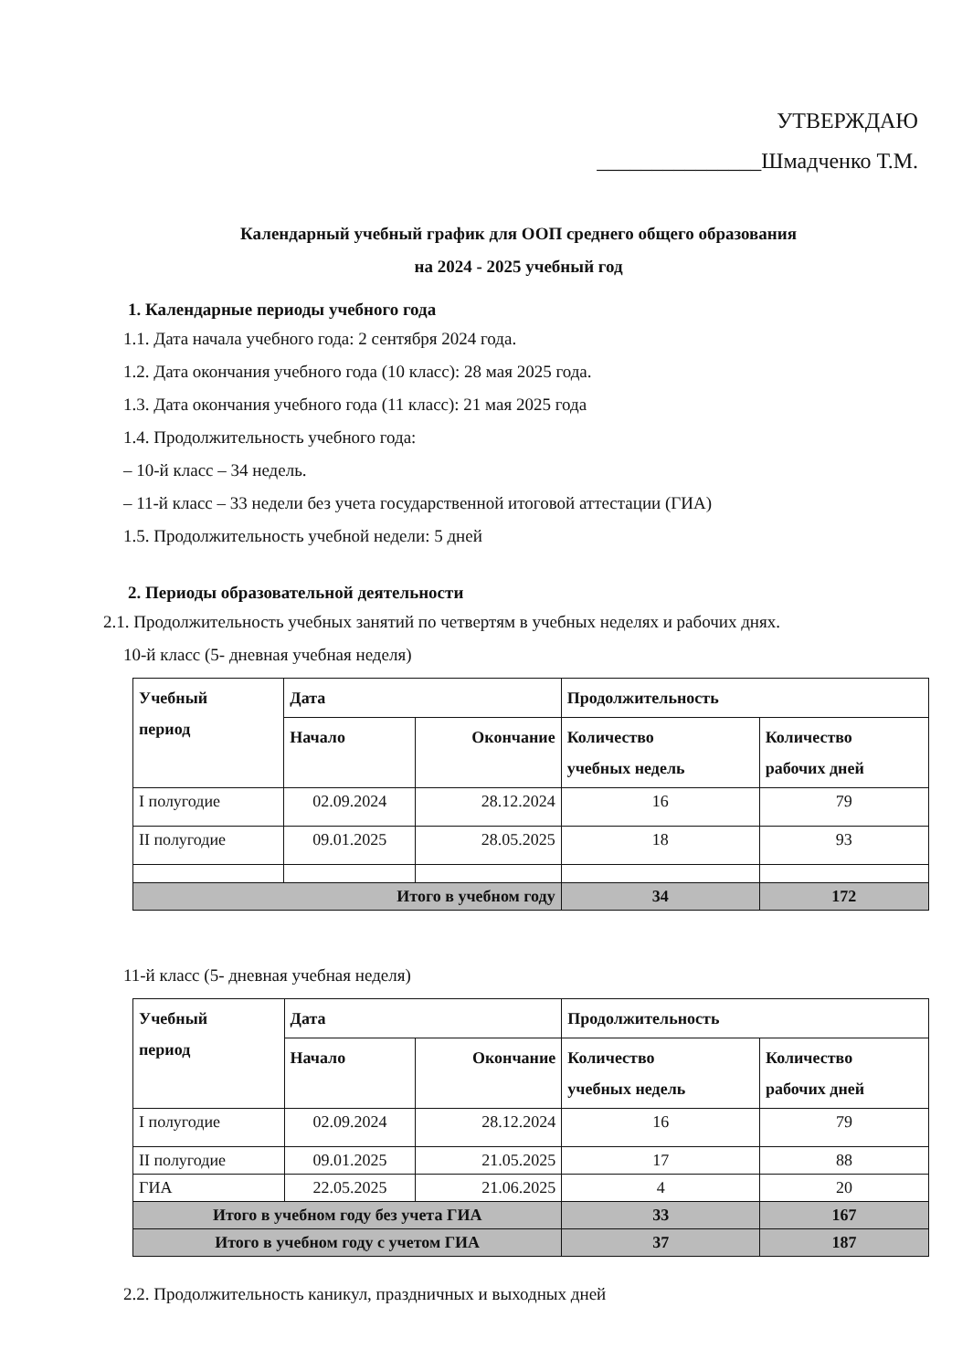УТВЕРЖДАЮ
_______________Шмадченко Т.М.
Календарный учебный график для ООП среднего общего образования
на 2024 - 2025 учебный год
1. Календарные периоды учебного года
1.1. Дата начала учебного года: 2 сентября 2024 года.
1.2. Дата окончания учебного года (10 класс): 28 мая 2025 года.
1.3. Дата окончания учебного года (11 класс): 21 мая 2025 года
1.4. Продолжительность учебного года:
– 10-й класс – 34 недель.
– 11-й класс – 33 недели без учета государственной итоговой аттестации (ГИА)
1.5. Продолжительность учебной недели: 5 дней
2. Периоды образовательной деятельности
2.1. Продолжительность учебных занятий по четвертям в учебных неделях и рабочих днях.
10-й класс (5- дневная учебная неделя)
| Учебный период | Дата | | Продолжительность | |
| --- | --- | --- | --- | --- |
| | Начало | Окончание | Количество учебных недель | Количество рабочих дней |
| I полугодие | 02.09.2024 | 28.12.2024 | 16 | 79 |
| II полугодие | 09.01.2025 | 28.05.2025 | 18 | 93 |
| Итого в учебном году | | | 34 | 172 |
11-й класс (5- дневная учебная неделя)
| Учебный период | Дата | | Продолжительность | |
| --- | --- | --- | --- | --- |
| | Начало | Окончание | Количество учебных недель | Количество рабочих дней |
| I полугодие | 02.09.2024 | 28.12.2024 | 16 | 79 |
| II полугодие | 09.01.2025 | 21.05.2025 | 17 | 88 |
| ГИА | 22.05.2025 | 21.06.2025 | 4 | 20 |
| Итого в учебном году без учета ГИА | | | 33 | 167 |
| Итого в учебном году с учетом ГИА | | | 37 | 187 |
2.2. Продолжительность каникул, праздничных и выходных дней